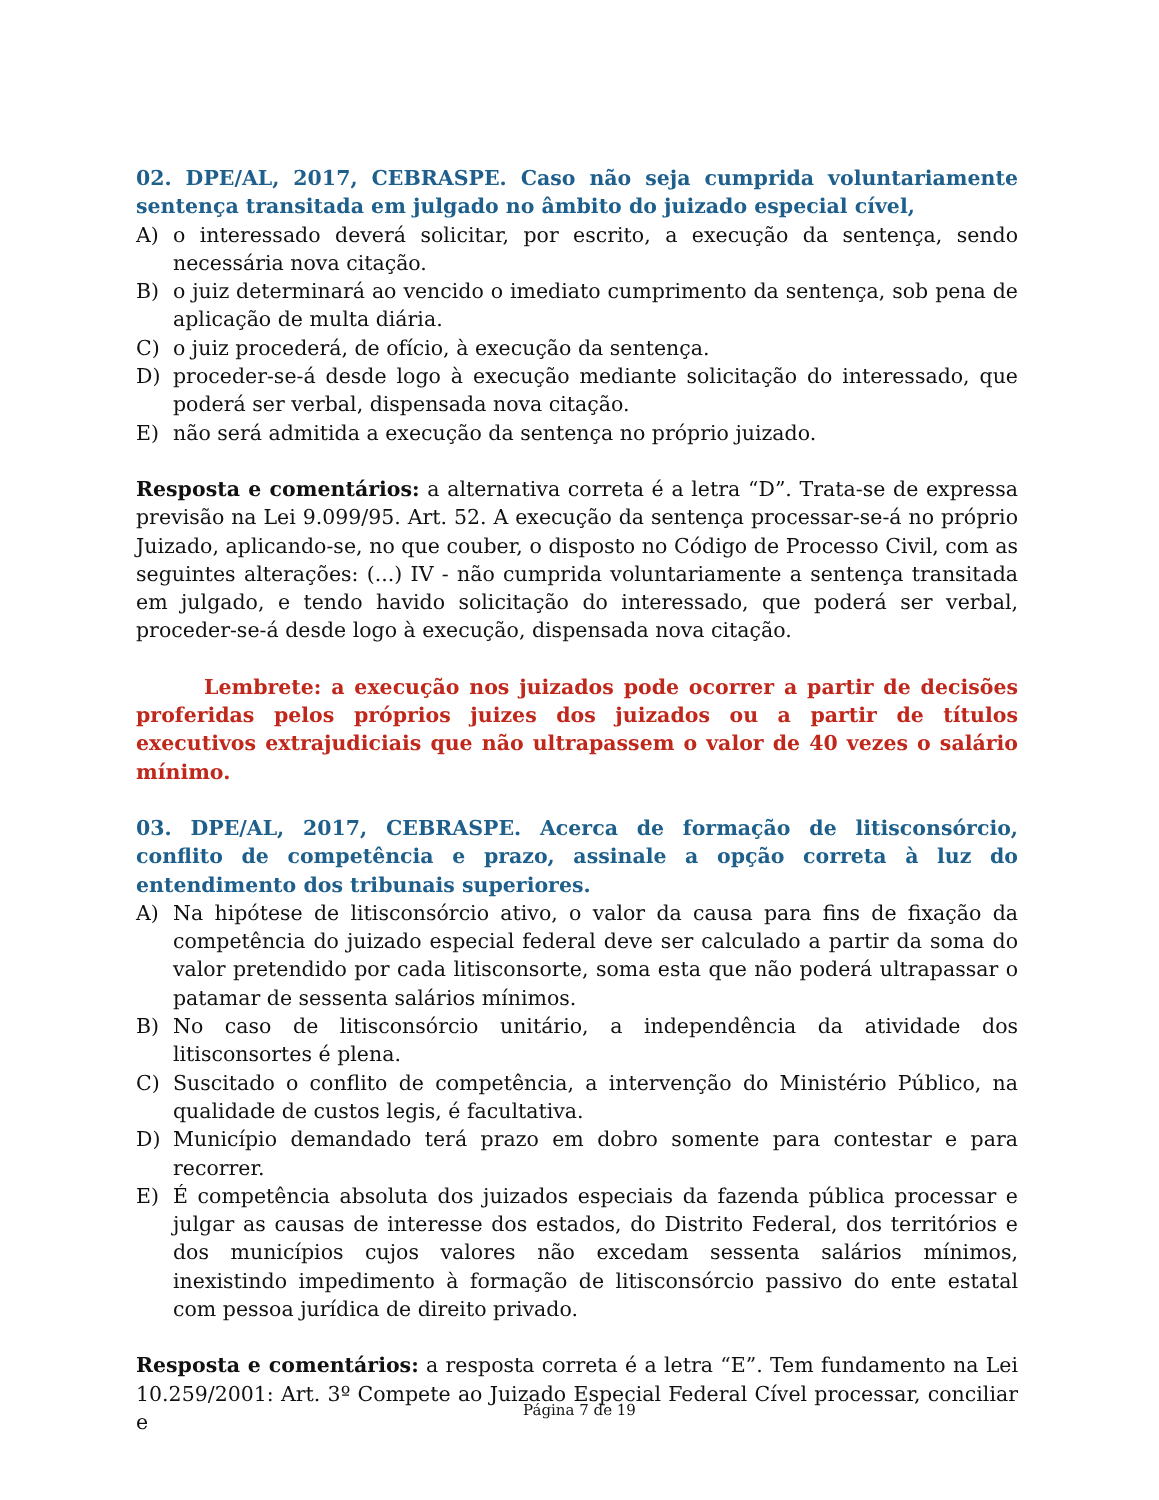02. DPE/AL, 2017, CEBRASPE. Caso não seja cumprida voluntariamente sentença transitada em julgado no âmbito do juizado especial cível,
A) o interessado deverá solicitar, por escrito, a execução da sentença, sendo necessária nova citação.
B) o juiz determinará ao vencido o imediato cumprimento da sentença, sob pena de aplicação de multa diária.
C) o juiz procederá, de ofício, à execução da sentença.
D) proceder-se-á desde logo à execução mediante solicitação do interessado, que poderá ser verbal, dispensada nova citação.
E) não será admitida a execução da sentença no próprio juizado.
Resposta e comentários: a alternativa correta é a letra “D”. Trata-se de expressa previsão na Lei 9.099/95. Art. 52. A execução da sentença processar-se-á no próprio Juizado, aplicando-se, no que couber, o disposto no Código de Processo Civil, com as seguintes alterações: (...) IV - não cumprida voluntariamente a sentença transitada em julgado, e tendo havido solicitação do interessado, que poderá ser verbal, proceder-se-á desde logo à execução, dispensada nova citação.
Lembrete: a execução nos juizados pode ocorrer a partir de decisões proferidas pelos próprios juizes dos juizados ou a partir de títulos executivos extrajudiciais que não ultrapassem o valor de 40 vezes o salário mínimo.
03. DPE/AL, 2017, CEBRASPE. Acerca de formação de litisconsórcio, conflito de competência e prazo, assinale a opção correta à luz do entendimento dos tribunais superiores.
A) Na hipótese de litisconsórcio ativo, o valor da causa para fins de fixação da competência do juizado especial federal deve ser calculado a partir da soma do valor pretendido por cada litisconsorte, soma esta que não poderá ultrapassar o patamar de sessenta salários mínimos.
B) No caso de litisconsórcio unitário, a independência da atividade dos litisconsortes é plena.
C) Suscitado o conflito de competência, a intervenção do Ministério Público, na qualidade de custos legis, é facultativa.
D) Município demandado terá prazo em dobro somente para contestar e para recorrer.
E) É competência absoluta dos juizados especiais da fazenda pública processar e julgar as causas de interesse dos estados, do Distrito Federal, dos territórios e dos municípios cujos valores não excedam sessenta salários mínimos, inexistindo impedimento à formação de litisconsórcio passivo do ente estatal com pessoa jurídica de direito privado.
Resposta e comentários: a resposta correta é a letra “E”. Tem fundamento na Lei 10.259/2001: Art. 3º Compete ao Juizado Especial Federal Cível processar, conciliar e
Página 7 de 19